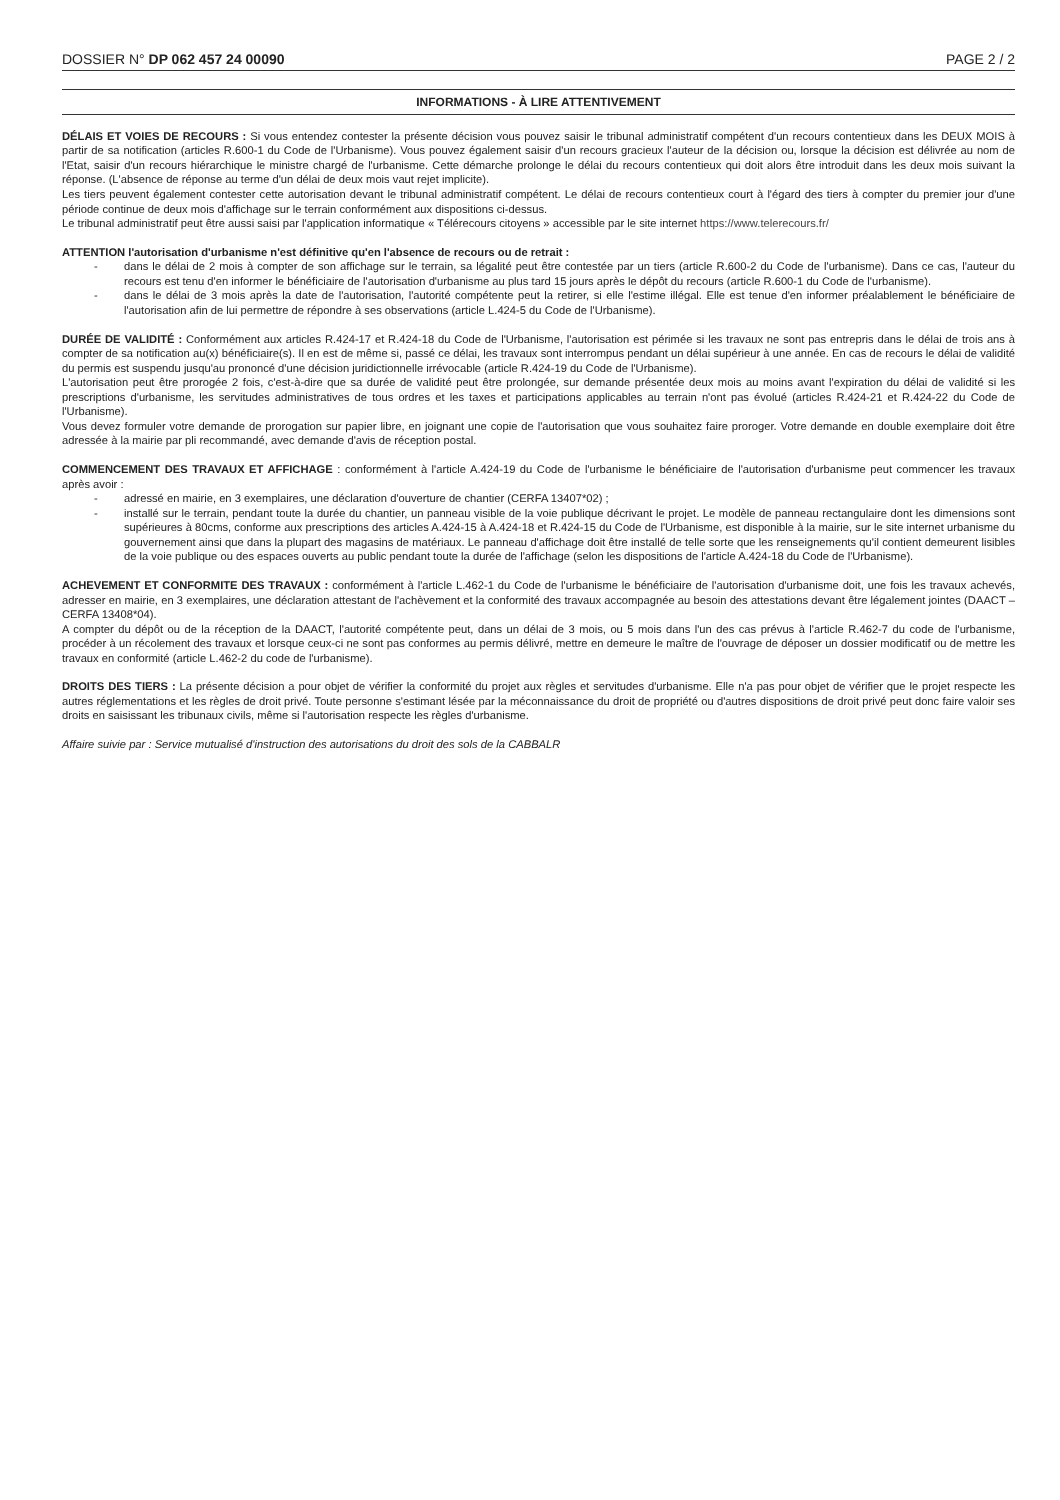DOSSIER N° DP 062 457 24 00090
PAGE 2 / 2
INFORMATIONS - À LIRE ATTENTIVEMENT
DÉLAIS ET VOIES DE RECOURS : Si vous entendez contester la présente décision vous pouvez saisir le tribunal administratif compétent d'un recours contentieux dans les DEUX MOIS à partir de sa notification (articles R.600-1 du Code de l'Urbanisme). Vous pouvez également saisir d'un recours gracieux l'auteur de la décision ou, lorsque la décision est délivrée au nom de l'Etat, saisir d'un recours hiérarchique le ministre chargé de l'urbanisme. Cette démarche prolonge le délai du recours contentieux qui doit alors être introduit dans les deux mois suivant la réponse. (L'absence de réponse au terme d'un délai de deux mois vaut rejet implicite).
Les tiers peuvent également contester cette autorisation devant le tribunal administratif compétent. Le délai de recours contentieux court à l'égard des tiers à compter du premier jour d'une période continue de deux mois d'affichage sur le terrain conformément aux dispositions ci-dessus.
Le tribunal administratif peut être aussi saisi par l'application informatique « Télérecours citoyens » accessible par le site internet https://www.telerecours.fr/
ATTENTION l'autorisation d'urbanisme n'est définitive qu'en l'absence de recours ou de retrait :
- dans le délai de 2 mois à compter de son affichage sur le terrain, sa légalité peut être contestée par un tiers (article R.600-2 du Code de l'urbanisme). Dans ce cas, l'auteur du recours est tenu d'en informer le bénéficiaire de l'autorisation d'urbanisme au plus tard 15 jours après le dépôt du recours (article R.600-1 du Code de l'urbanisme).
- dans le délai de 3 mois après la date de l'autorisation, l'autorité compétente peut la retirer, si elle l'estime illégal. Elle est tenue d'en informer préalablement le bénéficiaire de l'autorisation afin de lui permettre de répondre à ses observations (article L.424-5 du Code de l'Urbanisme).
DURÉE DE VALIDITÉ : Conformément aux articles R.424-17 et R.424-18 du Code de l'Urbanisme, l'autorisation est périmée si les travaux ne sont pas entrepris dans le délai de trois ans à compter de sa notification au(x) bénéficiaire(s). Il en est de même si, passé ce délai, les travaux sont interrompus pendant un délai supérieur à une année. En cas de recours le délai de validité du permis est suspendu jusqu'au prononcé d'une décision juridictionnelle irrévocable (article R.424-19 du Code de l'Urbanisme).
L'autorisation peut être prorogée 2 fois, c'est-à-dire que sa durée de validité peut être prolongée, sur demande présentée deux mois au moins avant l'expiration du délai de validité si les prescriptions d'urbanisme, les servitudes administratives de tous ordres et les taxes et participations applicables au terrain n'ont pas évolué (articles R.424-21 et R.424-22 du Code de l'Urbanisme).
Vous devez formuler votre demande de prorogation sur papier libre, en joignant une copie de l'autorisation que vous souhaitez faire proroger. Votre demande en double exemplaire doit être adressée à la mairie par pli recommandé, avec demande d'avis de réception postal.
COMMENCEMENT DES TRAVAUX ET AFFICHAGE : conformément à l'article A.424-19 du Code de l'urbanisme le bénéficiaire de l'autorisation d'urbanisme peut commencer les travaux après avoir :
- adressé en mairie, en 3 exemplaires, une déclaration d'ouverture de chantier (CERFA 13407*02) ;
- installé sur le terrain, pendant toute la durée du chantier, un panneau visible de la voie publique décrivant le projet. Le modèle de panneau rectangulaire dont les dimensions sont supérieures à 80cms, conforme aux prescriptions des articles A.424-15 à A.424-18 et R.424-15 du Code de l'Urbanisme, est disponible à la mairie, sur le site internet urbanisme du gouvernement ainsi que dans la plupart des magasins de matériaux. Le panneau d'affichage doit être installé de telle sorte que les renseignements qu'il contient demeurent lisibles de la voie publique ou des espaces ouverts au public pendant toute la durée de l'affichage (selon les dispositions de l'article A.424-18 du Code de l'Urbanisme).
ACHEVEMENT ET CONFORMITE DES TRAVAUX : conformément à l'article L.462-1 du Code de l'urbanisme le bénéficiaire de l'autorisation d'urbanisme doit, une fois les travaux achevés, adresser en mairie, en 3 exemplaires, une déclaration attestant de l'achèvement et la conformité des travaux accompagnée au besoin des attestations devant être légalement jointes (DAACT – CERFA 13408*04).
A compter du dépôt ou de la réception de la DAACT, l'autorité compétente peut, dans un délai de 3 mois, ou 5 mois dans l'un des cas prévus à l'article R.462-7 du code de l'urbanisme, procéder à un récolement des travaux et lorsque ceux-ci ne sont pas conformes au permis délivré, mettre en demeure le maître de l'ouvrage de déposer un dossier modificatif ou de mettre les travaux en conformité (article L.462-2 du code de l'urbanisme).
DROITS DES TIERS : La présente décision a pour objet de vérifier la conformité du projet aux règles et servitudes d'urbanisme. Elle n'a pas pour objet de vérifier que le projet respecte les autres réglementations et les règles de droit privé. Toute personne s'estimant lésée par la méconnaissance du droit de propriété ou d'autres dispositions de droit privé peut donc faire valoir ses droits en saisissant les tribunaux civils, même si l'autorisation respecte les règles d'urbanisme.
Affaire suivie par : Service mutualisé d'instruction des autorisations du droit des sols de la CABBALR